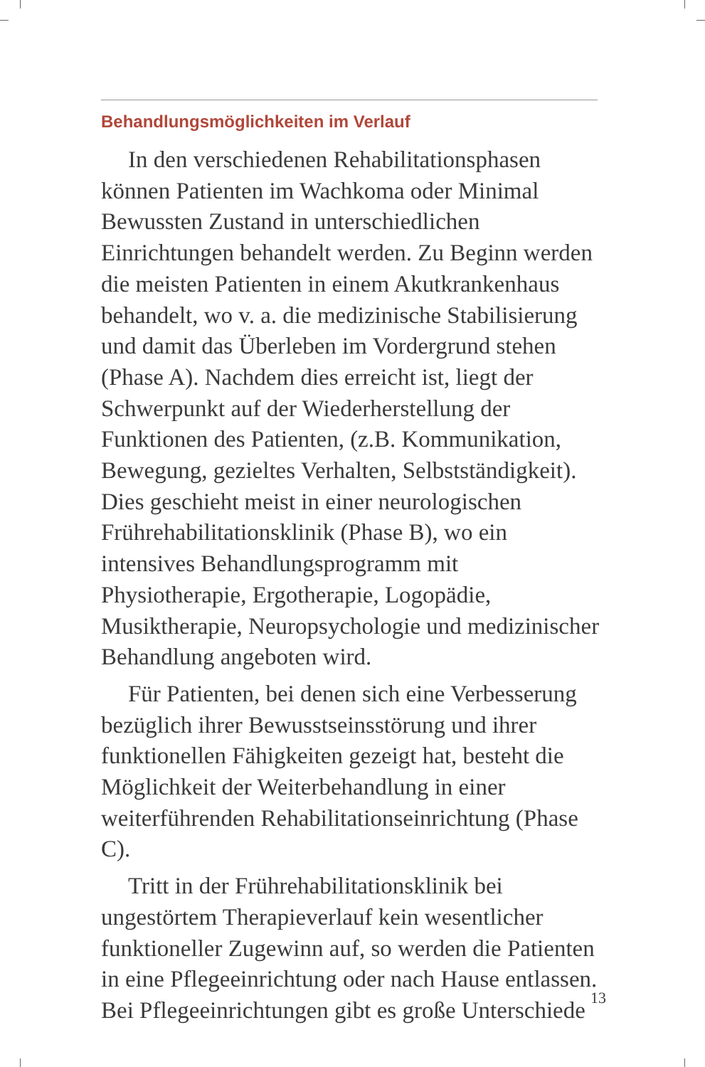Behandlungsmöglichkeiten im Verlauf
In den verschiedenen Rehabilitationsphasen können Patienten im Wachkoma oder Minimal Bewussten Zustand in unterschiedlichen Einrichtungen behandelt werden. Zu Beginn werden die meisten Patienten in einem Akutkrankenhaus behandelt, wo v. a. die medizinische Stabilisierung und damit das Überleben im Vordergrund stehen (Phase A). Nachdem dies erreicht ist, liegt der Schwerpunkt auf der Wiederherstellung der Funktionen des Patienten, (z.B. Kommunikation, Bewegung, gezieltes Verhalten, Selbstständigkeit). Dies geschieht meist in einer neurologischen Frührehabilitationsklinik (Phase B), wo ein intensives Behandlungsprogramm mit Physiotherapie, Ergotherapie, Logopädie, Musiktherapie, Neuropsychologie und medizinischer Behandlung angeboten wird.
Für Patienten, bei denen sich eine Verbesserung bezüglich ihrer Bewusstseinsstörung und ihrer funktionellen Fähigkeiten gezeigt hat, besteht die Möglichkeit der Weiterbehandlung in einer weiterführenden Rehabilitationseinrichtung (Phase C).
Tritt in der Frührehabilitationsklinik bei ungestörtem Therapieverlauf kein wesentlicher funktioneller Zugewinn auf, so werden die Patienten in eine Pflegeeinrichtung oder nach Hause entlassen. Bei Pflegeeinrichtungen gibt es große Unterschiede
13